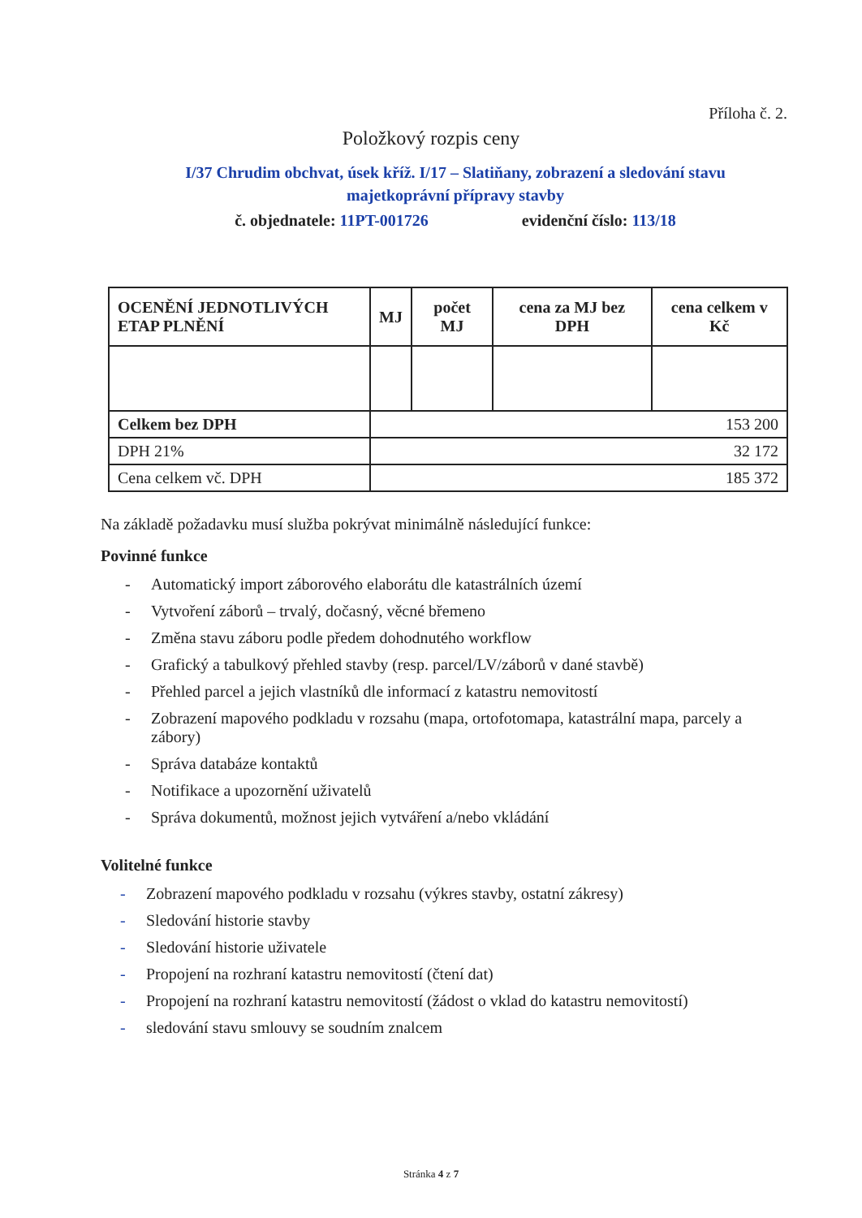Příloha č. 2.
Položkový rozpis ceny
I/37 Chrudim obchvat, úsek kříž. I/17 – Slatiňany, zobrazení a sledování stavu majetkoprávní přípravy stavby
č. objednatele: 11PT-001726 evidenční číslo: 113/18
| OCENĚNÍ JEDNOTLIVÝCH ETAP PLNĚNÍ | MJ | počet MJ | cena za MJ bez DPH | cena celkem v Kč |
| --- | --- | --- | --- | --- |
| Celkem bez DPH | 153 200 | | | |
| DPH 21% | 32 172 | | | |
| Cena celkem vč. DPH | 185 372 | | | |
Na základě požadavku musí služba pokrývat minimálně následující funkce:
Povinné funkce
- Automatický import záborového elaborátu dle katastrálních území
- Vytvoření záborů – trvalý, dočasný, věcné břemeno
- Změna stavu záboru podle předem dohodnutého workflow
- Grafický a tabulkový přehled stavby (resp. parcel/LV/záborů v dané stavbě)
- Přehled parcel a jejich vlastníků dle informací z katastru nemovitostí
- Zobrazení mapového podkladu v rozsahu (mapa, ortofotomapa, katastrální mapa, parcely a zábory)
- Správa databáze kontaktů
- Notifikace a upozornění uživatelů
- Správa dokumentů, možnost jejich vytváření a/nebo vkládání
Volitelné funkce
- Zobrazení mapového podkladu v rozsahu (výkres stavby, ostatní zákresy)
- Sledování historie stavby
- Sledování historie uživatele
- Propojení na rozhraní katastru nemovitostí (čtení dat)
- Propojení na rozhraní katastru nemovitostí (žádost o vklad do katastru nemovitostí)
- sledování stavu smlouvy se soudním znalcem
Stránka 4 z 7